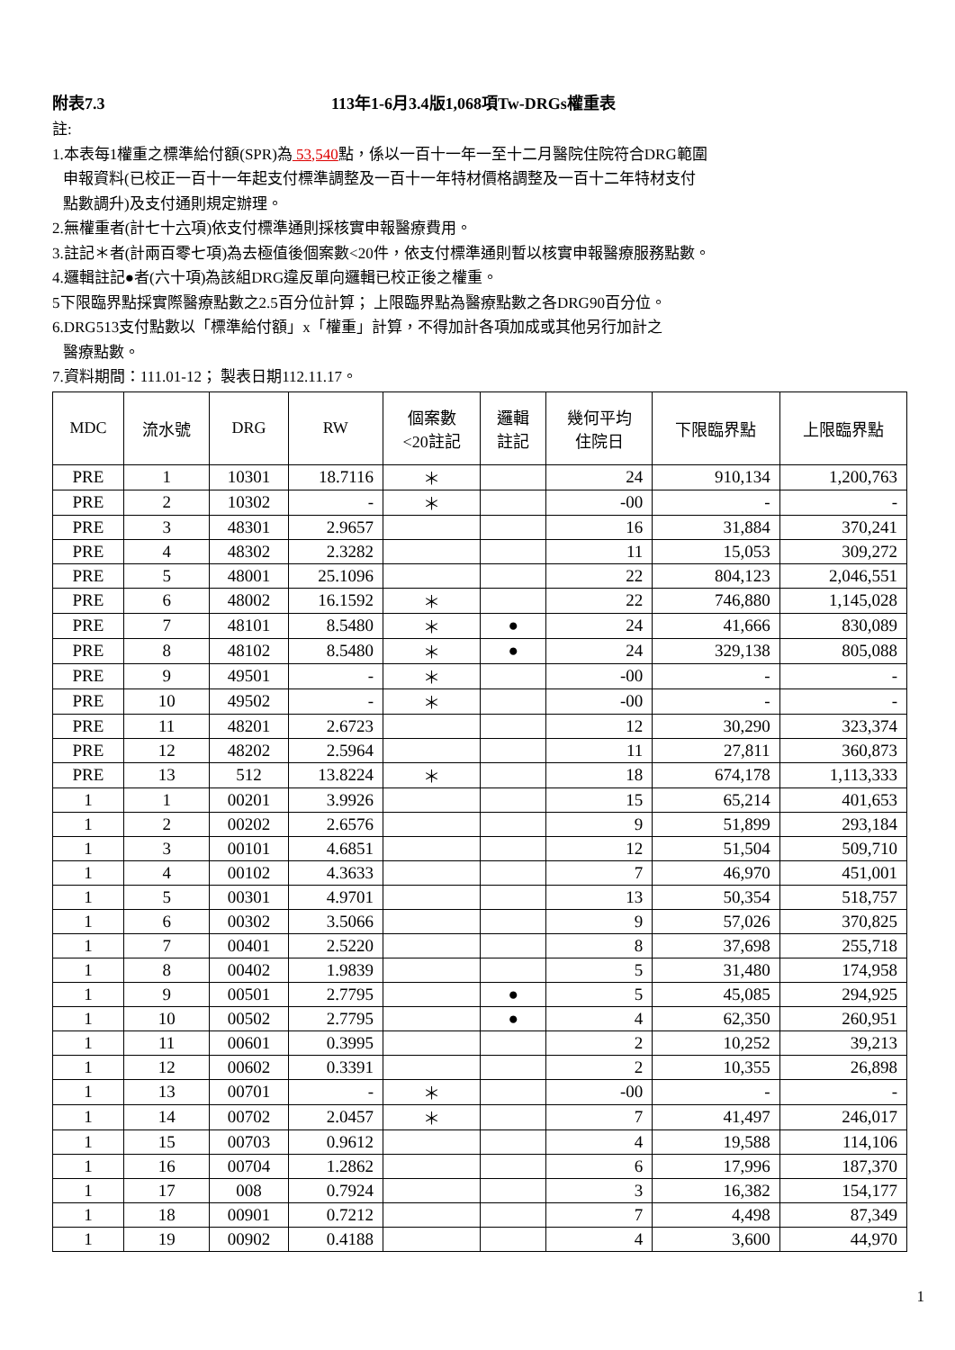附表7.3 113年1-6月3.4版1,068項Tw-DRGs權重表
註:
1.本表每1權重之標準給付額(SPR)為 53,540點，係以一百十一年一至十二月醫院住院符合DRG範圍
申報資料(已校正一百十一年起支付標準調整及一百十一年特材價格調整及一百十二年特材支付
點數調升)及支付通則規定辦理。
2.無權重者(計七十六項)依支付標準通則採核實申報醫療費用。
3.註記＊者(計兩百零七項)為去極值後個案數<20件，依支付標準通則暫以核實申報醫療服務點數。
4.邏輯註記●者(六十項)為該組DRG違反單向邏輯已校正後之權重。
5下限臨界點採實際醫療點數之2.5百分位計算； 上限臨界點為醫療點數之各DRG90百分位。
6.DRG513支付點數以「標準給付額」x「權重」計算，不得加計各項加成或其他另行加計之
醫療點數。
7.資料期間：111.01-12； 製表日期112.11.17。
| MDC | 流水號 | DRG | RW | 個案數 <20註記 | 邏輯 註記 | 幾何平均 住院日 | 下限臨界點 | 上限臨界點 |
| --- | --- | --- | --- | --- | --- | --- | --- | --- |
| PRE | 1 | 10301 | 18.7116 | ＊ | | 24 | 910,134 | 1,200,763 |
| PRE | 2 | 10302 | - | ＊ | | -00 | - | - |
| PRE | 3 | 48301 | 2.9657 | | | 16 | 31,884 | 370,241 |
| PRE | 4 | 48302 | 2.3282 | | | 11 | 15,053 | 309,272 |
| PRE | 5 | 48001 | 25.1096 | | | 22 | 804,123 | 2,046,551 |
| PRE | 6 | 48002 | 16.1592 | ＊ | | 22 | 746,880 | 1,145,028 |
| PRE | 7 | 48101 | 8.5480 | ＊ | ● | 24 | 41,666 | 830,089 |
| PRE | 8 | 48102 | 8.5480 | ＊ | ● | 24 | 329,138 | 805,088 |
| PRE | 9 | 49501 | - | ＊ | | -00 | - | - |
| PRE | 10 | 49502 | - | ＊ | | -00 | - | - |
| PRE | 11 | 48201 | 2.6723 | | | 12 | 30,290 | 323,374 |
| PRE | 12 | 48202 | 2.5964 | | | 11 | 27,811 | 360,873 |
| PRE | 13 | 512 | 13.8224 | ＊ | | 18 | 674,178 | 1,113,333 |
| 1 | 1 | 00201 | 3.9926 | | | 15 | 65,214 | 401,653 |
| 1 | 2 | 00202 | 2.6576 | | | 9 | 51,899 | 293,184 |
| 1 | 3 | 00101 | 4.6851 | | | 12 | 51,504 | 509,710 |
| 1 | 4 | 00102 | 4.3633 | | | 7 | 46,970 | 451,001 |
| 1 | 5 | 00301 | 4.9701 | | | 13 | 50,354 | 518,757 |
| 1 | 6 | 00302 | 3.5066 | | | 9 | 57,026 | 370,825 |
| 1 | 7 | 00401 | 2.5220 | | | 8 | 37,698 | 255,718 |
| 1 | 8 | 00402 | 1.9839 | | | 5 | 31,480 | 174,958 |
| 1 | 9 | 00501 | 2.7795 | | ● | 5 | 45,085 | 294,925 |
| 1 | 10 | 00502 | 2.7795 | | ● | 4 | 62,350 | 260,951 |
| 1 | 11 | 00601 | 0.3995 | | | 2 | 10,252 | 39,213 |
| 1 | 12 | 00602 | 0.3391 | | | 2 | 10,355 | 26,898 |
| 1 | 13 | 00701 | - | ＊ | | -00 | - | - |
| 1 | 14 | 00702 | 2.0457 | ＊ | | 7 | 41,497 | 246,017 |
| 1 | 15 | 00703 | 0.9612 | | | 4 | 19,588 | 114,106 |
| 1 | 16 | 00704 | 1.2862 | | | 6 | 17,996 | 187,370 |
| 1 | 17 | 008 | 0.7924 | | | 3 | 16,382 | 154,177 |
| 1 | 18 | 00901 | 0.7212 | | | 7 | 4,498 | 87,349 |
| 1 | 19 | 00902 | 0.4188 | | | 4 | 3,600 | 44,970 |
1